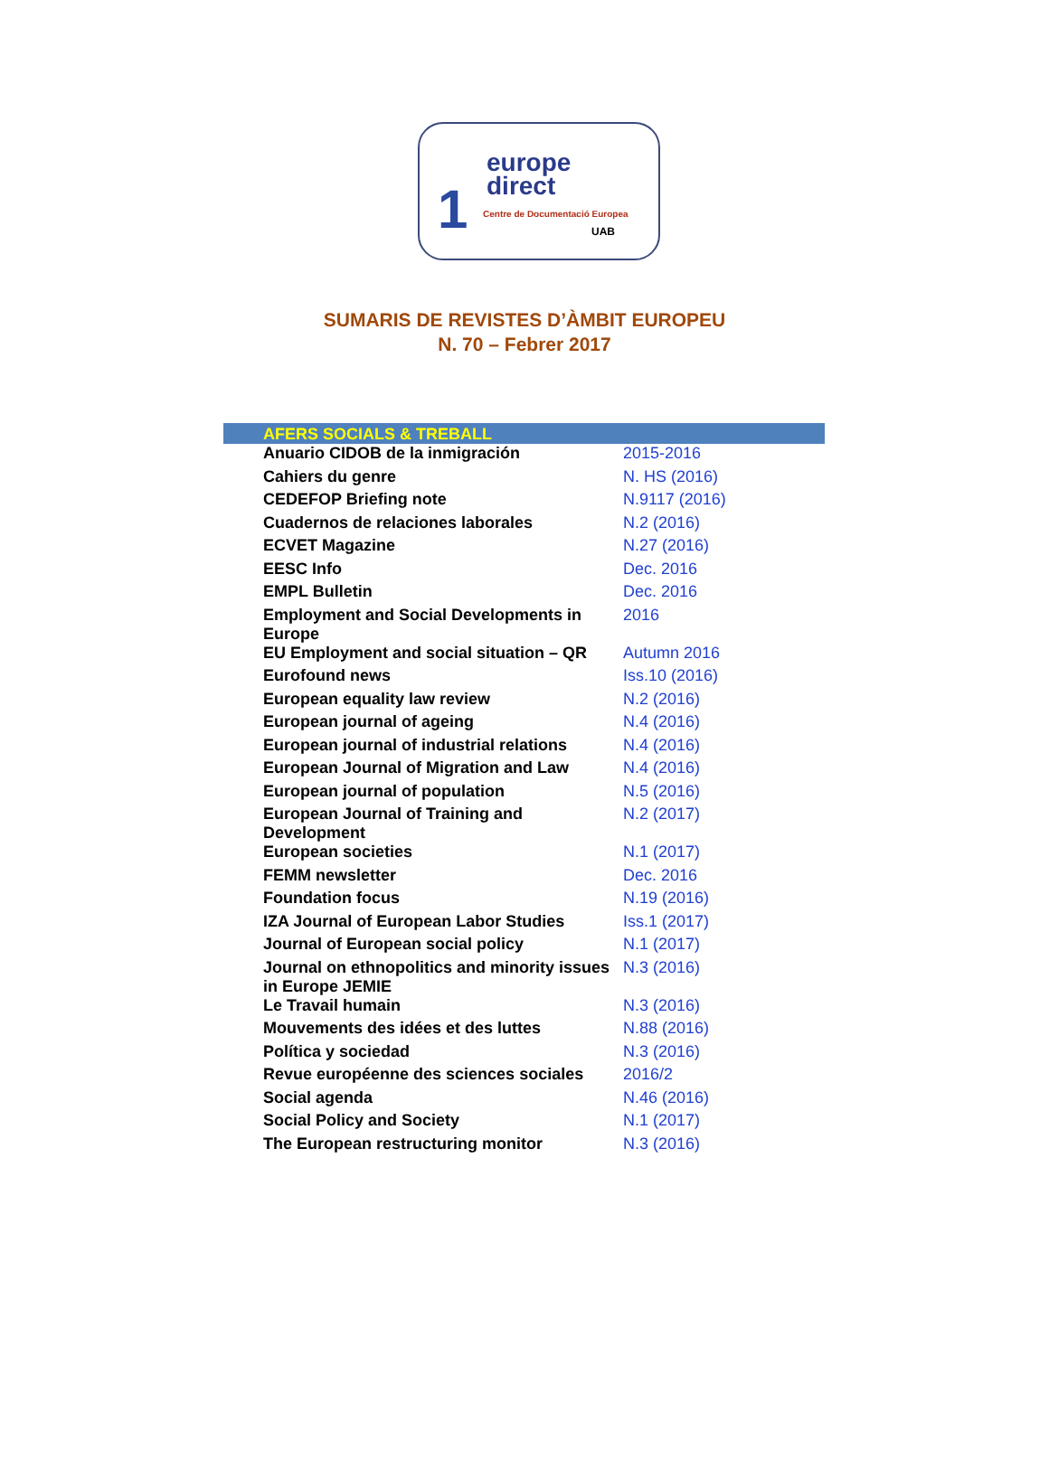1
europe
direct
Centre de Documentació Europea
UAB
SUMARIS DE REVISTES D’ÀMBIT EUROPEU
N. 70 – Febrer 2017
| AFERS SOCIALS & TREBALL | |
| --- | --- |
| Anuario CIDOB de la inmigración | 2015-2016 |
| Cahiers du genre | N. HS (2016) |
| CEDEFOP Briefing note | N.9117 (2016) |
| Cuadernos de relaciones laborales | N.2 (2016) |
| ECVET Magazine | N.27 (2016) |
| EESC Info | Dec. 2016 |
| EMPL Bulletin | Dec. 2016 |
| Employment and Social Developments in Europe | 2016 |
| EU Employment and social situation – QR | Autumn 2016 |
| Eurofound news | Iss.10 (2016) |
| European equality law review | N.2 (2016) |
| European journal of ageing | N.4 (2016) |
| European journal of industrial relations | N.4 (2016) |
| European Journal of Migration and Law | N.4 (2016) |
| European journal of population | N.5 (2016) |
| European Journal of Training and Development | N.2 (2017) |
| European societies | N.1 (2017) |
| FEMM newsletter | Dec. 2016 |
| Foundation focus | N.19 (2016) |
| IZA Journal of European Labor Studies | Iss.1 (2017) |
| Journal of European social policy | N.1 (2017) |
| Journal on ethnopolitics and minority issues in Europe JEMIE | N.3 (2016) |
| Le Travail humain | N.3 (2016) |
| Mouvements des idées et des luttes | N.88 (2016) |
| Política y sociedad | N.3 (2016) |
| Revue européenne des sciences sociales | 2016/2 |
| Social agenda | N.46 (2016) |
| Social Policy and Society | N.1 (2017) |
| The European restructuring monitor | N.3 (2016) |